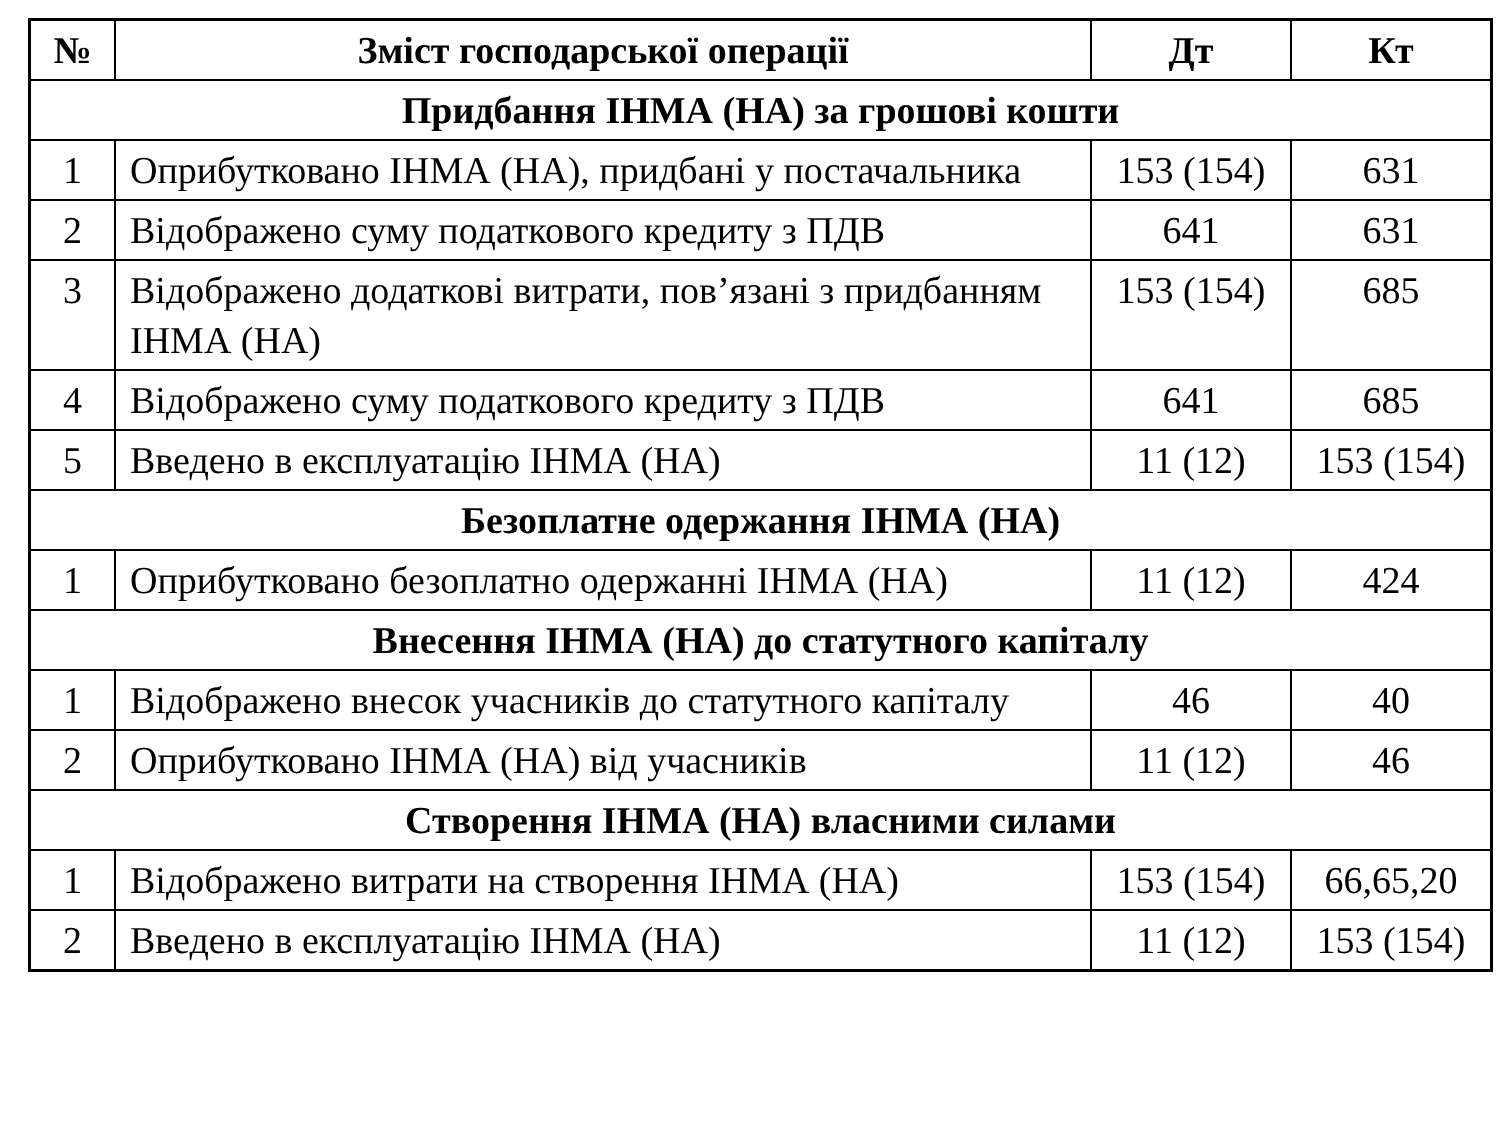| № | Зміст господарської операції | Дт | Кт |
| --- | --- | --- | --- |
| Придбання ІНМА (НА) за грошові кошти | | | |
| 1 | Оприбутковано ІНМА (НА), придбані у постачальника | 153 (154) | 631 |
| 2 | Відображено суму податкового кредиту з ПДВ | 641 | 631 |
| 3 | Відображено додаткові витрати, пов’язані з придбанням ІНМА (НА) | 153 (154) | 685 |
| 4 | Відображено суму податкового кредиту з ПДВ | 641 | 685 |
| 5 | Введено в експлуатацію ІНМА (НА) | 11 (12) | 153 (154) |
| Безоплатне одержання ІНМА (НА) | | | |
| 1 | Оприбутковано безоплатно одержанні ІНМА (НА) | 11 (12) | 424 |
| Внесення ІНМА (НА) до статутного капіталу | | | |
| 1 | Відображено внесок учасників до статутного капіталу | 46 | 40 |
| 2 | Оприбутковано ІНМА (НА) від учасників | 11 (12) | 46 |
| Створення ІНМА (НА) власними силами | | | |
| 1 | Відображено витрати на створення ІНМА (НА) | 153 (154) | 66,65,20 |
| 2 | Введено в експлуатацію ІНМА (НА) | 11 (12) | 153 (154) |